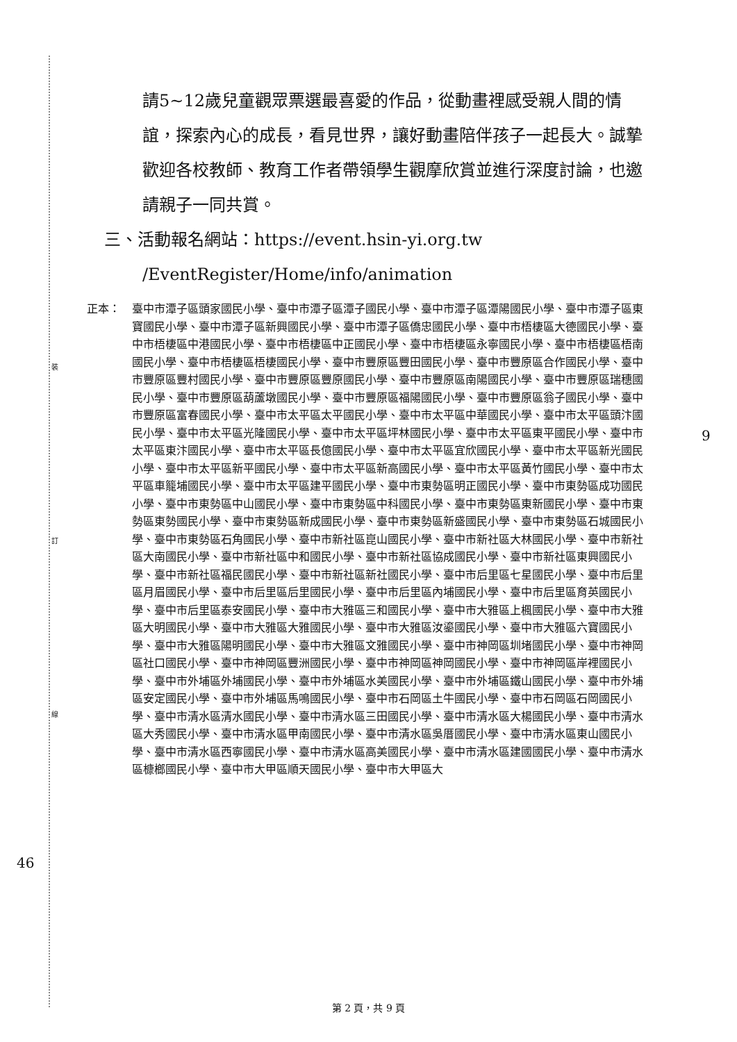裝
訂
線
請5~12歲兒童觀眾票選最喜愛的作品，從動畫裡感受親人間的情誼，探索內心的成長，看見世界，讓好動畫陪伴孩子一起長大。誠摯歡迎各校教師、教育工作者帶領學生觀摩欣賞並進行深度討論，也邀請親子一同共賞。
三、活動報名網站：https://event.hsin-yi.org.tw
/EventRegister/Home/info/animation
正本： 臺中市潭子區頭家國民小學、臺中市潭子區潭子國民小學、臺中市潭子區潭陽國民小學、臺中市潭子區東寶國民小學、臺中市潭子區新興國民小學、臺中市潭子區僑忠國民小學、臺中市梧棲區大德國民小學、臺中市梧棲區中港國民小學、臺中市梧棲區中正國民小學、臺中市梧棲區永寧國民小學、臺中市梧棲區梧南國民小學、臺中市梧棲區梧棲國民小學、臺中市豐原區豐田國民小學、臺中市豐原區合作國民小學、臺中市豐原區豐村國民小學、臺中市豐原區豐原國民小學、臺中市豐原區南陽國民小學、臺中市豐原區瑞穗國民小學、臺中市豐原區葫蘆墩國民小學、臺中市豐原區福陽國民小學、臺中市豐原區翁子國民小學、臺中市豐原區富春國民小學、臺中市太平區太平國民小學、臺中市太平區中華國民小學、臺中市太平區頭汴國民小學、臺中市太平區光隆國民小學、臺中市太平區坪林國民小學、臺中市太平區東平國民小學、臺中市太平區東汴國民小學、臺中市太平區長億國民小學、臺中市太平區宜欣國民小學、臺中市太平區新光國民小學、臺中市太平區新平國民小學、臺中市太平區新高國民小學、臺中市太平區黃竹國民小學、臺中市太平區車籠埔國民小學、臺中市太平區建平國民小學、臺中市東勢區明正國民小學、臺中市東勢區成功國民小學、臺中市東勢區中山國民小學、臺中市東勢區中科國民小學、臺中市東勢區東新國民小學、臺中市東勢區東勢國民小學、臺中市東勢區新成國民小學、臺中市東勢區新盛國民小學、臺中市東勢區石城國民小學、臺中市東勢區石角國民小學、臺中市新社區崑山國民小學、臺中市新社區大林國民小學、臺中市新社區大南國民小學、臺中市新社區中和國民小學、臺中市新社區協成國民小學、臺中市新社區東興國民小學、臺中市新社區福民國民小學、臺中市新社區新社國民小學、臺中市后里區七星國民小學、臺中市后里區月眉國民小學、臺中市后里區后里國民小學、臺中市后里區內埔國民小學、臺中市后里區育英國民小學、臺中市后里區泰安國民小學、臺中市大雅區三和國民小學、臺中市大雅區上楓國民小學、臺中市大雅區大明國民小學、臺中市大雅區大雅國民小學、臺中市大雅區汝鎏國民小學、臺中市大雅區六寶國民小學、臺中市大雅區陽明國民小學、臺中市大雅區文雅國民小學、臺中市神岡區圳堵國民小學、臺中市神岡區社口國民小學、臺中市神岡區豐洲國民小學、臺中市神岡區神岡國民小學、臺中市神岡區岸裡國民小學、臺中市外埔區外埔國民小學、臺中市外埔區水美國民小學、臺中市外埔區鐵山國民小學、臺中市外埔區安定國民小學、臺中市外埔區馬鳴國民小學、臺中市石岡區土牛國民小學、臺中市石岡區石岡國民小學、臺中市清水區清水國民小學、臺中市清水區三田國民小學、臺中市清水區大楊國民小學、臺中市清水區大秀國民小學、臺中市清水區甲南國民小學、臺中市清水區吳厝國民小學、臺中市清水區東山國民小學、臺中市清水區西寧國民小學、臺中市清水區高美國民小學、臺中市清水區建國國民小學、臺中市清水區槺榔國民小學、臺中市大甲區順天國民小學、臺中市大甲區大
9
46
第 2 頁，共 9 頁